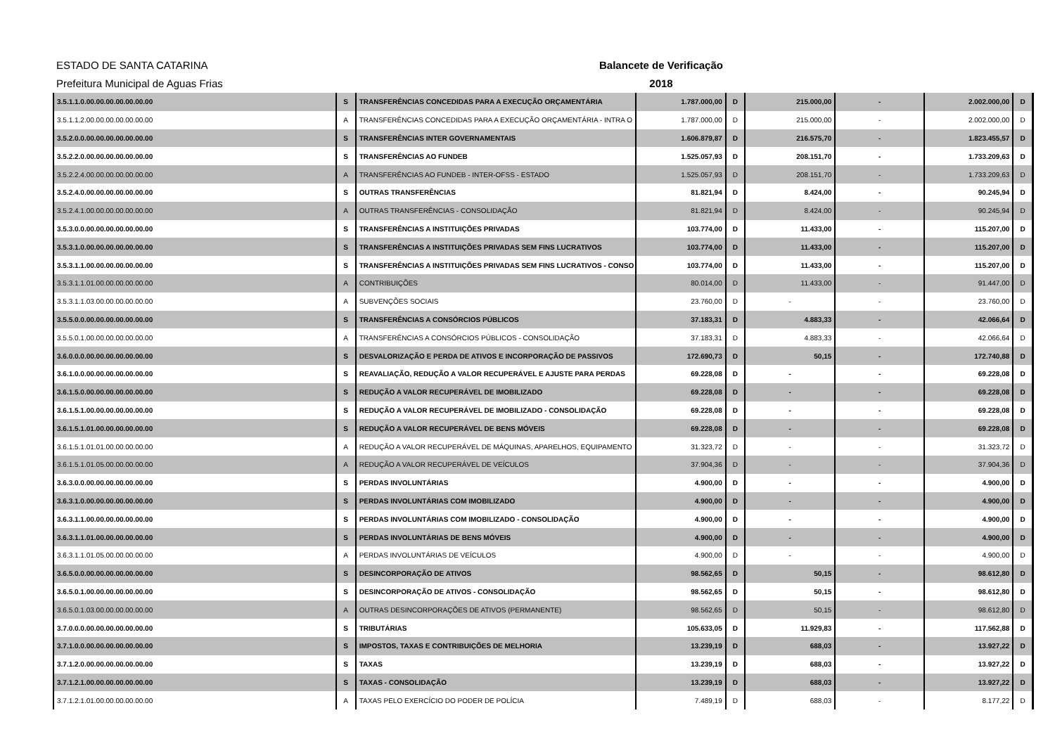ESTADO DE SANTA CATARINA
Prefeitura Municipal de Aguas Frias
Balancete de Verificação
2018
| 3.5.1.1.0.00.00.00.00.00.00.00 | S | TRANSFERÊNCIAS CONCEDIDAS PARA A EXECUÇÃO ORÇAMENTÁRIA | 1.787.000,00 | D | 215.000,00 | - | 2.002.000,00 | D |
| 3.5.1.1.2.00.00.00.00.00.00.00 | A | TRANSFERÊNCIAS CONCEDIDAS PARA A EXECUÇÃO ORÇAMENTÁRIA - INTRA O | 1.787.000,00 | D | 215.000,00 | - | 2.002.000,00 | D |
| 3.5.2.0.0.00.00.00.00.00.00.00 | S | TRANSFERÊNCIAS INTER GOVERNAMENTAIS | 1.606.879,87 | D | 216.575,70 | - | 1.823.455,57 | D |
| 3.5.2.2.0.00.00.00.00.00.00.00 | S | TRANSFERÊNCIAS AO FUNDEB | 1.525.057,93 | D | 208.151,70 | - | 1.733.209,63 | D |
| 3.5.2.2.4.00.00.00.00.00.00.00 | A | TRANSFERÊNCIAS AO FUNDEB - INTER-OFSS - ESTADO | 1.525.057,93 | D | 208.151,70 | - | 1.733.209,63 | D |
| 3.5.2.4.0.00.00.00.00.00.00.00 | S | OUTRAS TRANSFERÊNCIAS | 81.821,94 | D | 8.424,00 | - | 90.245,94 | D |
| 3.5.2.4.1.00.00.00.00.00.00.00 | A | OUTRAS TRANSFERÊNCIAS - CONSOLIDAÇÃO | 81.821,94 | D | 8.424,00 | - | 90.245,94 | D |
| 3.5.3.0.0.00.00.00.00.00.00.00 | S | TRANSFERÊNCIAS A INSTITUIÇÕES PRIVADAS | 103.774,00 | D | 11.433,00 | - | 115.207,00 | D |
| 3.5.3.1.0.00.00.00.00.00.00.00 | S | TRANSFERÊNCIAS A INSTITUIÇÕES PRIVADAS SEM FINS LUCRATIVOS | 103.774,00 | D | 11.433,00 | - | 115.207,00 | D |
| 3.5.3.1.1.00.00.00.00.00.00.00 | S | TRANSFERÊNCIAS A INSTITUIÇÕES PRIVADAS SEM FINS LUCRATIVOS - CONSO | 103.774,00 | D | 11.433,00 | - | 115.207,00 | D |
| 3.5.3.1.1.01.00.00.00.00.00.00 | A | CONTRIBUIÇÕES | 80.014,00 | D | 11.433,00 | - | 91.447,00 | D |
| 3.5.3.1.1.03.00.00.00.00.00.00 | A | SUBVENÇÕES SOCIAIS | 23.760,00 | D | - | - | 23.760,00 | D |
| 3.5.5.0.0.00.00.00.00.00.00.00 | S | TRANSFERÊNCIAS A CONSÓRCIOS PÚBLICOS | 37.183,31 | D | 4.883,33 | - | 42.066,64 | D |
| 3.5.5.0.1.00.00.00.00.00.00.00 | A | TRANSFERÊNCIAS A CONSÓRCIOS PÚBLICOS - CONSOLIDAÇÃO | 37.183,31 | D | 4.883,33 | - | 42.066,64 | D |
| 3.6.0.0.0.00.00.00.00.00.00.00 | S | DESVALORIZAÇÃO E PERDA DE ATIVOS E INCORPORAÇÃO DE PASSIVOS | 172.690,73 | D | 50,15 | - | 172.740,88 | D |
| 3.6.1.0.0.00.00.00.00.00.00.00 | S | REAVALIAÇÃO, REDUÇÃO A VALOR RECUPERÁVEL E AJUSTE PARA PERDAS | 69.228,08 | D | - | - | 69.228,08 | D |
| 3.6.1.5.0.00.00.00.00.00.00.00 | S | REDUÇÃO A VALOR RECUPERÁVEL DE IMOBILIZADO | 69.228,08 | D | - | - | 69.228,08 | D |
| 3.6.1.5.1.00.00.00.00.00.00.00 | S | REDUÇÃO A VALOR RECUPERÁVEL DE IMOBILIZADO - CONSOLIDAÇÃO | 69.228,08 | D | - | - | 69.228,08 | D |
| 3.6.1.5.1.01.00.00.00.00.00.00 | S | REDUÇÃO A VALOR RECUPERÁVEL DE BENS MÓVEIS | 69.228,08 | D | - | - | 69.228,08 | D |
| 3.6.1.5.1.01.01.00.00.00.00.00 | A | REDUÇÃO A VALOR RECUPERÁVEL DE MÁQUINAS, APARELHOS, EQUIPAMENTO | 31.323,72 | D | - | - | 31.323,72 | D |
| 3.6.1.5.1.01.05.00.00.00.00.00 | A | REDUÇÃO A VALOR RECUPERÁVEL DE VEÍCULOS | 37.904,36 | D | - | - | 37.904,36 | D |
| 3.6.3.0.0.00.00.00.00.00.00.00 | S | PERDAS INVOLUNTÁRIAS | 4.900,00 | D | - | - | 4.900,00 | D |
| 3.6.3.1.0.00.00.00.00.00.00.00 | S | PERDAS INVOLUNTÁRIAS COM IMOBILIZADO | 4.900,00 | D | - | - | 4.900,00 | D |
| 3.6.3.1.1.00.00.00.00.00.00.00 | S | PERDAS INVOLUNTÁRIAS COM IMOBILIZADO - CONSOLIDAÇÃO | 4.900,00 | D | - | - | 4.900,00 | D |
| 3.6.3.1.1.01.00.00.00.00.00.00 | S | PERDAS INVOLUNTÁRIAS DE BENS MÓVEIS | 4.900,00 | D | - | - | 4.900,00 | D |
| 3.6.3.1.1.01.05.00.00.00.00.00 | A | PERDAS INVOLUNTÁRIAS DE VEÍCULOS | 4.900,00 | D | - | - | 4.900,00 | D |
| 3.6.5.0.0.00.00.00.00.00.00.00 | S | DESINCORPORAÇÃO DE ATIVOS | 98.562,65 | D | 50,15 | - | 98.612,80 | D |
| 3.6.5.0.1.00.00.00.00.00.00.00 | S | DESINCORPORAÇÃO DE ATIVOS - CONSOLIDAÇÃO | 98.562,65 | D | 50,15 | - | 98.612,80 | D |
| 3.6.5.0.1.03.00.00.00.00.00.00 | A | OUTRAS DESINCORPORAÇÕES DE ATIVOS (PERMANENTE) | 98.562,65 | D | 50,15 | - | 98.612,80 | D |
| 3.7.0.0.0.00.00.00.00.00.00.00 | S | TRIBUTÁRIAS | 105.633,05 | D | 11.929,83 | - | 117.562,88 | D |
| 3.7.1.0.0.00.00.00.00.00.00.00 | S | IMPOSTOS, TAXAS E CONTRIBUIÇÕES DE MELHORIA | 13.239,19 | D | 688,03 | - | 13.927,22 | D |
| 3.7.1.2.0.00.00.00.00.00.00.00 | S | TAXAS | 13.239,19 | D | 688,03 | - | 13.927,22 | D |
| 3.7.1.2.1.00.00.00.00.00.00.00 | S | TAXAS - CONSOLIDAÇÃO | 13.239,19 | D | 688,03 | - | 13.927,22 | D |
| 3.7.1.2.1.01.00.00.00.00.00.00 | A | TAXAS PELO EXERCÍCIO DO PODER DE POLÍCIA | 7.489,19 | D | 688,03 | - | 8.177,22 | D |